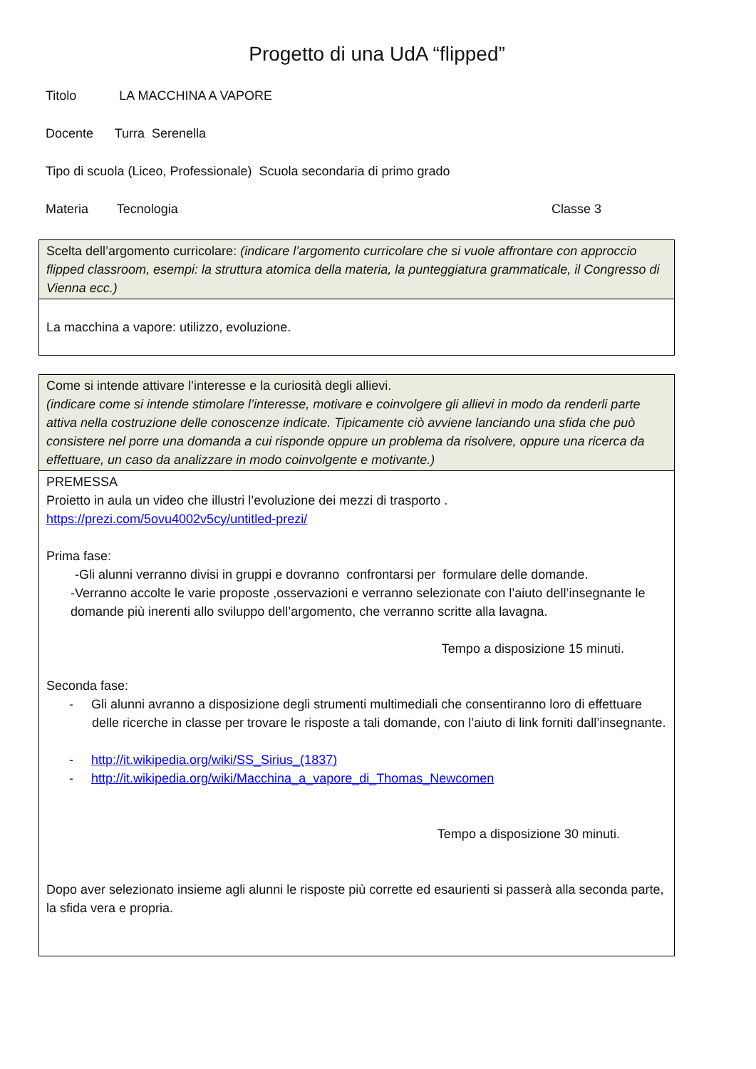Progetto di una UdA “flipped”
Titolo LA MACCHINA A VAPORE
Docente Turra Serenella
Tipo di scuola (Liceo, Professionale) Scuola secondaria di primo grado
Materia Tecnologia Classe 3
| Scelta dell’argomento curricolare: (indicare l’argomento curricolare che si vuole affrontare con approccio flipped classroom, esempi: la struttura atomica della materia, la punteggiatura grammaticale, il Congresso di Vienna ecc.) |
| La macchina a vapore: utilizzo, evoluzione. |
| Come si intende attivare l’interesse e la curiosità degli allievi. (indicare come si intende stimolare l’interesse, motivare e coinvolgere gli allievi in modo da renderli parte attiva nella costruzione delle conoscenze indicate. Tipicamente ciò avviene lanciando una sfida che può consistere nel porre una domanda a cui risponde oppure un problema da risolvere, oppure una ricerca da effettuare, un caso da analizzare in modo coinvolgente e motivante.) |
| PREMESSA Proietto in aula un video che illustri l’evoluzione dei mezzi di trasporto . https://prezi.com/5ovu4002v5cy/untitled-prezi/ Prima fase: -Gli alunni verranno divisi in gruppi e dovranno confrontarsi per formulare delle domande. -Verranno accolte le varie proposte ,osservazioni e verranno selezionate con l’aiuto dell’insegnante le domande più inerenti allo sviluppo dell’argomento, che verranno scritte alla lavagna. Tempo a disposizione 15 minuti. Seconda fase: - Gli alunni avranno a disposizione degli strumenti multimediali che consentiranno loro di effettuare delle ricerche in classe per trovare le risposte a tali domande, con l’aiuto di link forniti dall’insegnante. - http://it.wikipedia.org/wiki/SS_Sirius_(1837) - http://it.wikipedia.org/wiki/Macchina_a_vapore_di_Thomas_Newcomen Tempo a disposizione 30 minuti. Dopo aver selezionato insieme agli alunni le risposte più corrette ed esaurienti si passerà alla seconda parte, la sfida vera e propria. |